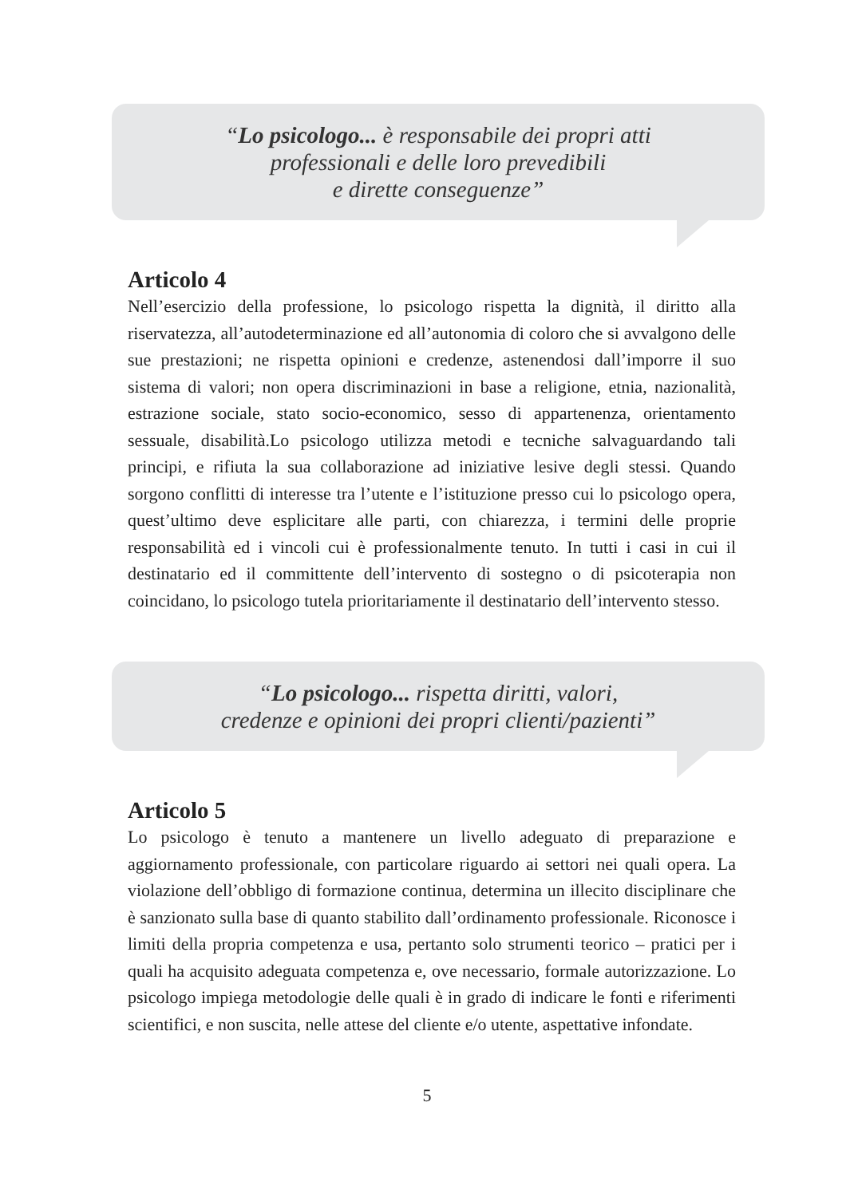“Lo psicologo... è responsabile dei propri atti
professionali e delle loro prevedibili
e dirette conseguenze”
Articolo 4
Nell’esercizio della professione, lo psicologo rispetta la dignità, il diritto alla riservatezza, all’autodeterminazione ed all’autonomia di coloro che si avvalgono delle sue prestazioni; ne rispetta opinioni e credenze, astenendosi dall’imporre il suo sistema di valori; non opera discriminazioni in base a religione, etnia, nazionalità, estrazione sociale, stato socio-economico, sesso di appartenenza, orientamento sessuale, disabilità.Lo psicologo utilizza metodi e tecniche salvaguardando tali principi, e rifiuta la sua collaborazione ad iniziative lesive degli stessi. Quando sorgono conflitti di interesse tra l’utente e l’istituzione presso cui lo psicologo opera, quest’ultimo deve esplicitare alle parti, con chiarezza, i termini delle proprie responsabilità ed i vincoli cui è professionalmente tenuto. In tutti i casi in cui il destinatario ed il committente dell’intervento di sostegno o di psicoterapia non coincidano, lo psicologo tutela prioritariamente il destinatario dell’intervento stesso.
“Lo psicologo... rispetta diritti, valori,
credenze e opinioni dei propri clienti/pazienti”
Articolo 5
Lo psicologo è tenuto a mantenere un livello adeguato di preparazione e aggiornamento professionale, con particolare riguardo ai settori nei quali opera. La violazione dell’obbligo di formazione continua, determina un illecito disciplinare che è sanzionato sulla base di quanto stabilito dall’ordinamento professionale. Riconosce i limiti della propria competenza e usa, pertanto solo strumenti teorico – pratici per i quali ha acquisito adeguata competenza e, ove necessario, formale autorizzazione. Lo psicologo impiega metodologie delle quali è in grado di indicare le fonti e riferimenti scientifici, e non suscita, nelle attese del cliente e/o utente, aspettative infondate.
5